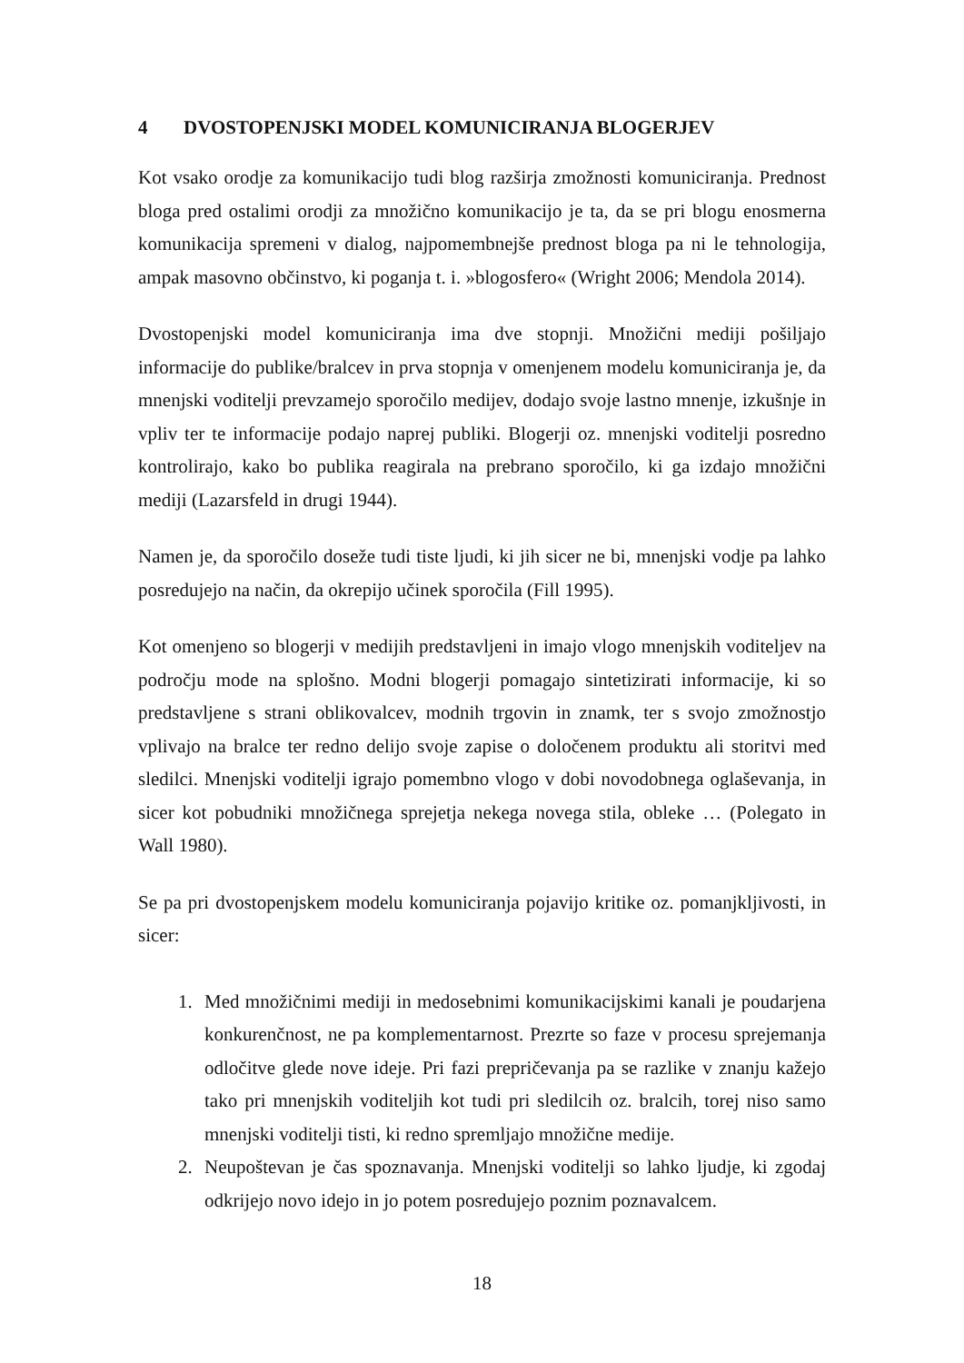4 DVOSTOPENJSKI MODEL KOMUNICIRANJA BLOGERJEV
Kot vsako orodje za komunikacijo tudi blog razširja zmožnosti komuniciranja. Prednost bloga pred ostalimi orodji za množično komunikacijo je ta, da se pri blogu enosmerna komunikacija spremeni v dialog, najpomembnejše prednost bloga pa ni le tehnologija, ampak masovno občinstvo, ki poganja t. i. »blogosfero« (Wright 2006; Mendola 2014).
Dvostopenjski model komuniciranja ima dve stopnji. Množični mediji pošiljajo informacije do publike/bralcev in prva stopnja v omenjenem modelu komuniciranja je, da mnenjski voditelji prevzamejo sporočilo medijev, dodajo svoje lastno mnenje, izkušnje in vpliv ter te informacije podajo naprej publiki. Blogerji oz. mnenjski voditelji posredno kontrolirajo, kako bo publika reagirala na prebrano sporočilo, ki ga izdajo množični mediji (Lazarsfeld in drugi 1944).
Namen je, da sporočilo doseže tudi tiste ljudi, ki jih sicer ne bi, mnenjski vodje pa lahko posredujejo na način, da okrepijo učinek sporočila (Fill 1995).
Kot omenjeno so blogerji v medijih predstavljeni in imajo vlogo mnenjskih voditeljev na področju mode na splošno. Modni blogerji pomagajo sintetizirati informacije, ki so predstavljene s strani oblikovalcev, modnih trgovin in znamk, ter s svojo zmožnostjo vplivajo na bralce ter redno delijo svoje zapise o določenem produktu ali storitvi med sledilci. Mnenjski voditelji igrajo pomembno vlogo v dobi novodobnega oglaševanja, in sicer kot pobudniki množičnega sprejetja nekega novega stila, obleke … (Polegato in Wall 1980).
Se pa pri dvostopenjskem modelu komuniciranja pojavijo kritike oz. pomanjkljivosti, in sicer:
1. Med množičnimi mediji in medosebnimi komunikacijskimi kanali je poudarjena konkurenčnost, ne pa komplementarnost. Prezrte so faze v procesu sprejemanja odločitve glede nove ideje. Pri fazi prepričevanja pa se razlike v znanju kažejo tako pri mnenjskih voditeljih kot tudi pri sledilcih oz. bralcih, torej niso samo mnenjski voditelji tisti, ki redno spremljajo množične medije.
2. Neupoštevan je čas spoznavanja. Mnenjski voditelji so lahko ljudje, ki zgodaj odkrijejo novo idejo in jo potem posredujejo poznim poznavalcem.
18